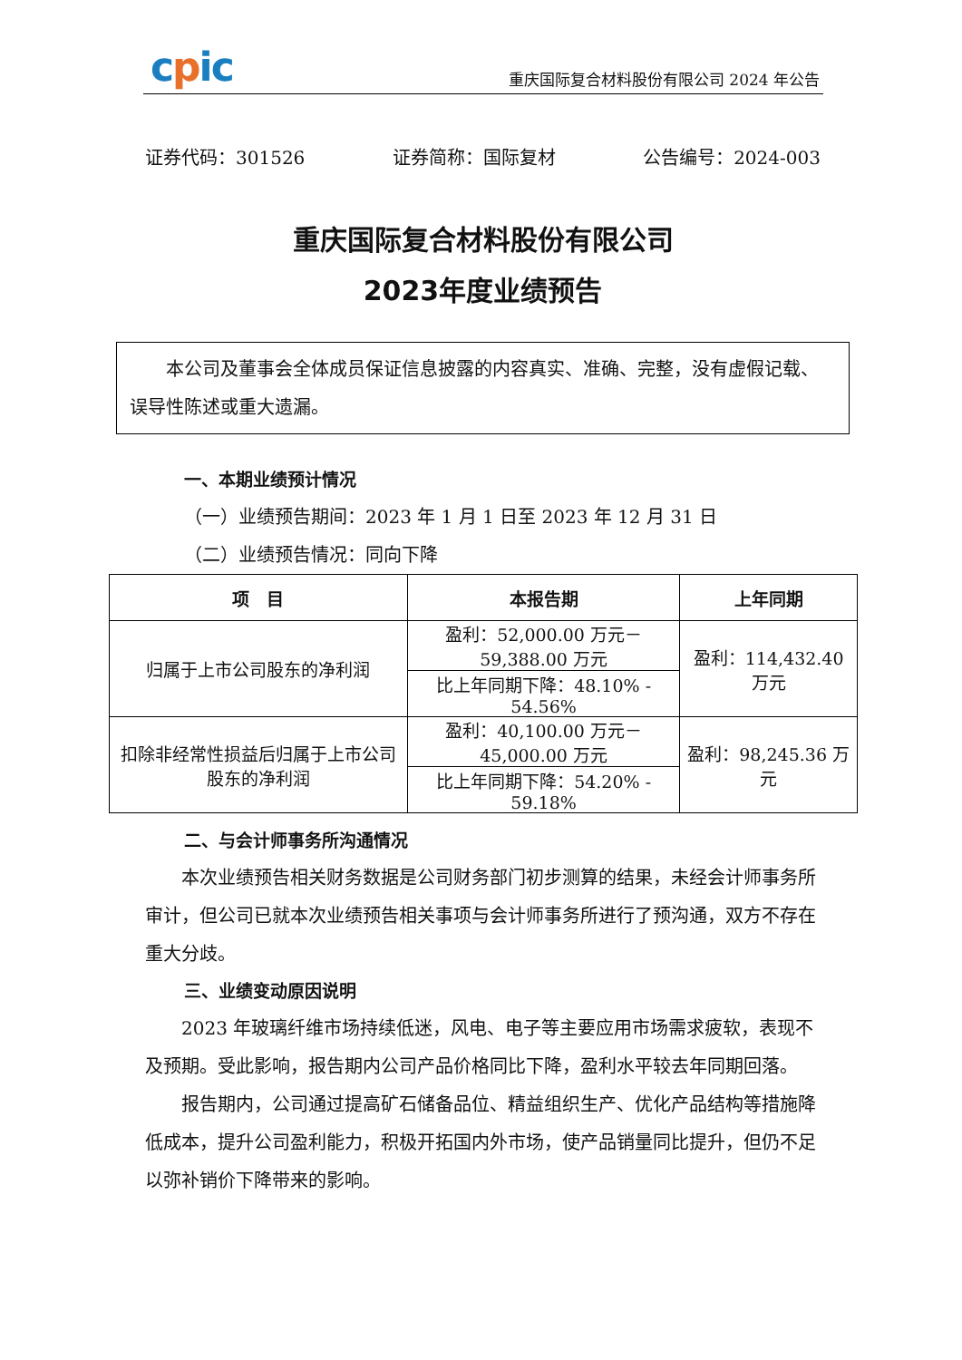cpic
重庆国际复合材料股份有限公司 2024 年公告
证券代码：301526 证券简称：国际复材 公告编号：2024-003
重庆国际复合材料股份有限公司
2023年度业绩预告
本公司及董事会全体成员保证信息披露的内容真实、准确、完整，没有虚假记载、误导性陈述或重大遗漏。
一、本期业绩预计情况
（一）业绩预告期间：2023 年 1 月 1 日至 2023 年 12 月 31 日
（二）业绩预告情况：同向下降
| 项 目 | 本报告期 | 上年同期 |
| --- | --- | --- |
| 归属于上市公司股东的净利润 | 盈利：52,000.00 万元－59,388.00 万元 | 盈利：114,432.40 万元 |
| | 比上年同期下降：48.10% - 54.56% | |
| 扣除非经常性损益后归属于上市公司股东的净利润 | 盈利：40,100.00 万元－45,000.00 万元 | 盈利：98,245.36 万元 |
| | 比上年同期下降：54.20% - 59.18% | |
二、与会计师事务所沟通情况
本次业绩预告相关财务数据是公司财务部门初步测算的结果，未经会计师事务所审计，但公司已就本次业绩预告相关事项与会计师事务所进行了预沟通，双方不存在重大分歧。
三、业绩变动原因说明
2023 年玻璃纤维市场持续低迷，风电、电子等主要应用市场需求疲软，表现不及预期。受此影响，报告期内公司产品价格同比下降，盈利水平较去年同期回落。
报告期内，公司通过提高矿石储备品位、精益组织生产、优化产品结构等措施降低成本，提升公司盈利能力，积极开拓国内外市场，使产品销量同比提升，但仍不足以弥补销价下降带来的影响。